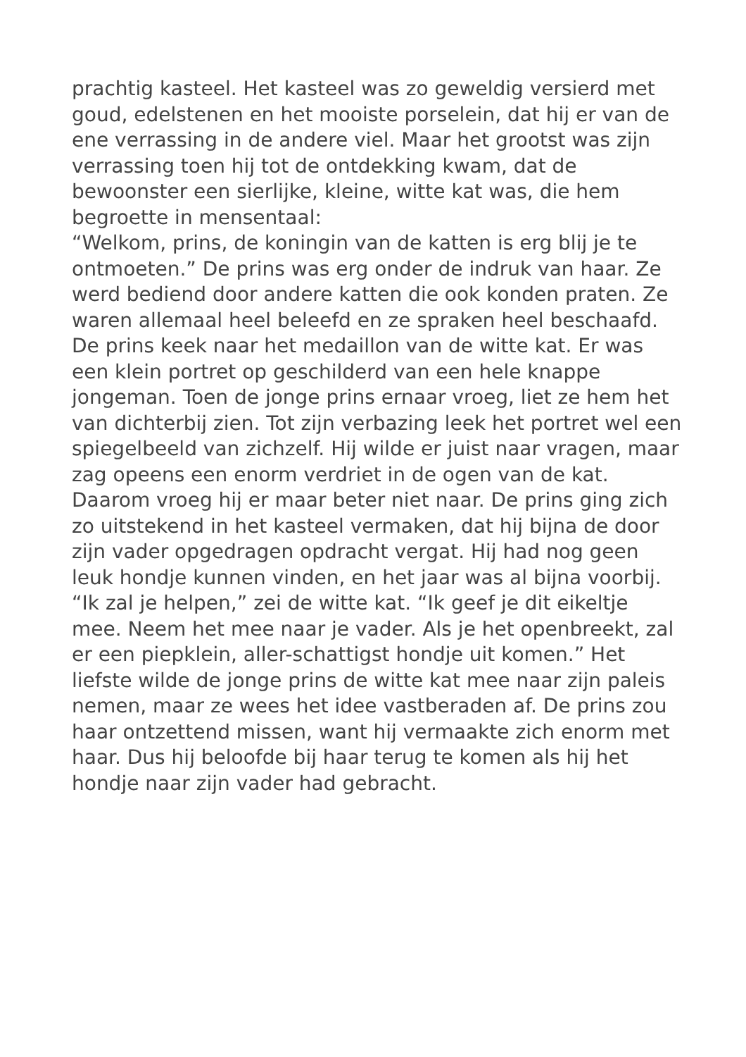prachtig kasteel. Het kasteel was zo geweldig versierd met goud, edelstenen en het mooiste porselein, dat hij er van de ene verrassing in de andere viel. Maar het grootst was zijn verrassing toen hij tot de ontdekking kwam, dat de bewoonster een sierlijke, kleine, witte kat was, die hem begroette in mensentaal:
“Welkom, prins, de koningin van de katten is erg blij je te ontmoeten.” De prins was erg onder de indruk van haar. Ze werd bediend door andere katten die ook konden praten. Ze waren allemaal heel beleefd en ze spraken heel beschaafd. De prins keek naar het medaillon van de witte kat. Er was een klein portret op geschilderd van een hele knappe jongeman. Toen de jonge prins ernaar vroeg, liet ze hem het van dichterbij zien. Tot zijn verbazing leek het portret wel een spiegelbeeld van zichzelf. Hij wilde er juist naar vragen, maar zag opeens een enorm verdriet in de ogen van de kat. Daarom vroeg hij er maar beter niet naar. De prins ging zich zo uitstekend in het kasteel vermaken, dat hij bijna de door zijn vader opgedragen opdracht vergat. Hij had nog geen leuk hondje kunnen vinden, en het jaar was al bijna voorbij.
“Ik zal je helpen,” zei de witte kat. “Ik geef je dit eikeltje mee. Neem het mee naar je vader. Als je het openbreekt, zal er een piepklein, aller-schattigst hondje uit komen.” Het liefste wilde de jonge prins de witte kat mee naar zijn paleis nemen, maar ze wees het idee vastberaden af. De prins zou haar ontzettend missen, want hij vermaakte zich enorm met haar. Dus hij beloofde bij haar terug te komen als hij het hondje naar zijn vader had gebracht.